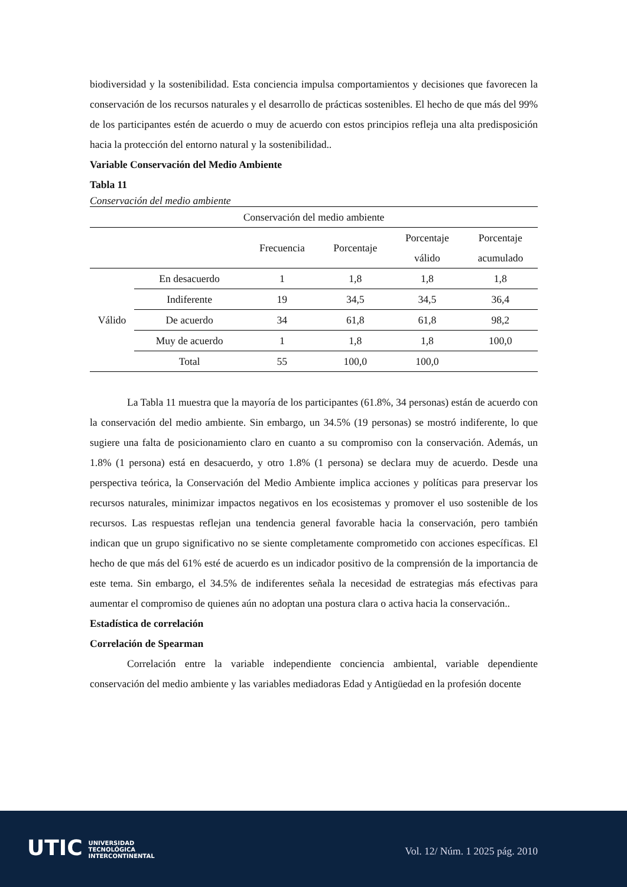biodiversidad y la sostenibilidad. Esta conciencia impulsa comportamientos y decisiones que favorecen la conservación de los recursos naturales y el desarrollo de prácticas sostenibles. El hecho de que más del 99% de los participantes estén de acuerdo o muy de acuerdo con estos principios refleja una alta predisposición hacia la protección del entorno natural y la sostenibilidad..
Variable Conservación del Medio Ambiente
Tabla 11
Conservación del medio ambiente
| Conservación del medio ambiente | | | | | |
| --- | --- | --- | --- | --- | --- |
| | | Frecuencia | Porcentaje | Porcentaje válido | Porcentaje acumulado |
| Válido | En desacuerdo | 1 | 1,8 | 1,8 | 1,8 |
| | Indiferente | 19 | 34,5 | 34,5 | 36,4 |
| | De acuerdo | 34 | 61,8 | 61,8 | 98,2 |
| | Muy de acuerdo | 1 | 1,8 | 1,8 | 100,0 |
| | Total | 55 | 100,0 | 100,0 | |
La Tabla 11 muestra que la mayoría de los participantes (61.8%, 34 personas) están de acuerdo con la conservación del medio ambiente. Sin embargo, un 34.5% (19 personas) se mostró indiferente, lo que sugiere una falta de posicionamiento claro en cuanto a su compromiso con la conservación. Además, un 1.8% (1 persona) está en desacuerdo, y otro 1.8% (1 persona) se declara muy de acuerdo. Desde una perspectiva teórica, la Conservación del Medio Ambiente implica acciones y políticas para preservar los recursos naturales, minimizar impactos negativos en los ecosistemas y promover el uso sostenible de los recursos. Las respuestas reflejan una tendencia general favorable hacia la conservación, pero también indican que un grupo significativo no se siente completamente comprometido con acciones específicas. El hecho de que más del 61% esté de acuerdo es un indicador positivo de la comprensión de la importancia de este tema. Sin embargo, el 34.5% de indiferentes señala la necesidad de estrategias más efectivas para aumentar el compromiso de quienes aún no adoptan una postura clara o activa hacia la conservación..
Estadística de correlación
Correlación de Spearman
Correlación entre la variable independiente conciencia ambiental, variable dependiente conservación del medio ambiente y las variables mediadoras Edad y Antigüedad en la profesión docente
UTIC UNIVERSIDAD
TECNOLÓGICA
INTERCONTINENTAL
Vol. 12/ Núm. 1 2025 pág. 2010